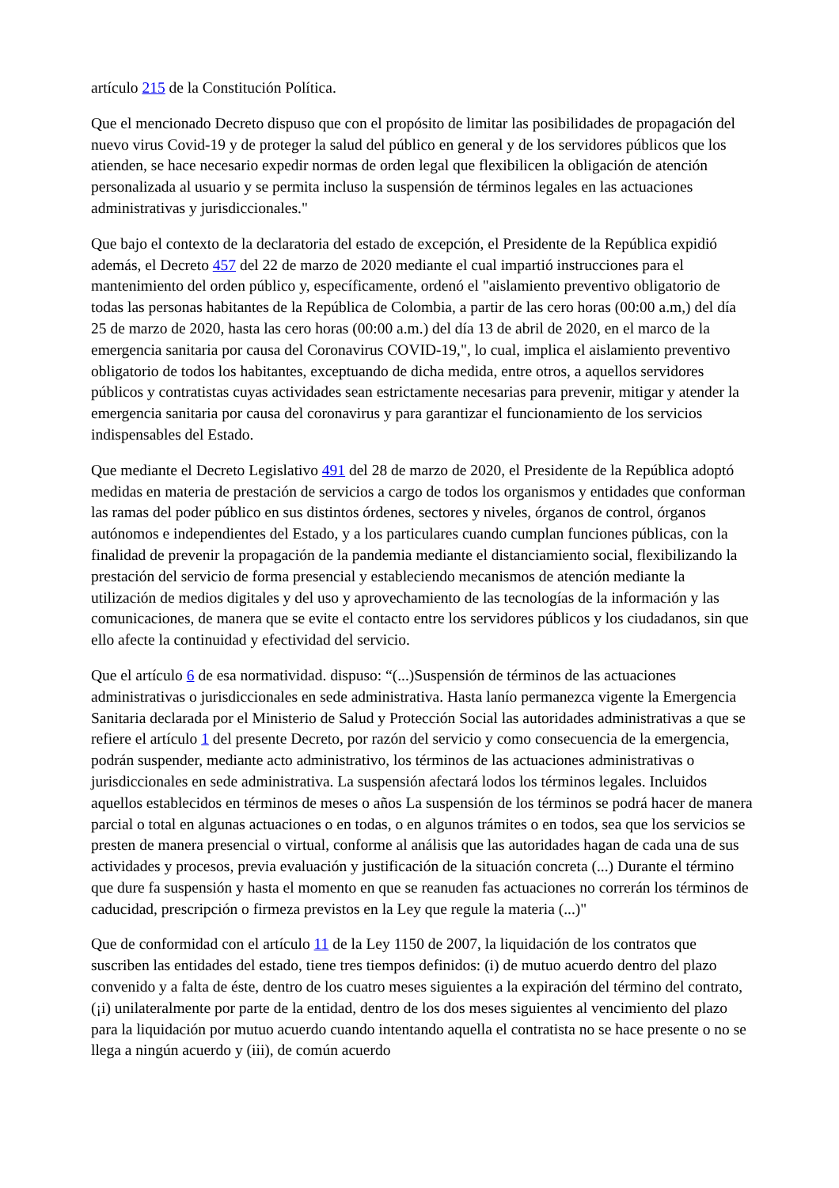artículo 215 de la Constitución Política.
Que el mencionado Decreto dispuso que con el propósito de limitar las posibilidades de propagación del nuevo virus Covid-19 y de proteger la salud del público en general y de los servidores públicos que los atienden, se hace necesario expedir normas de orden legal que flexibilicen la obligación de atención personalizada al usuario y se permita incluso la suspensión de términos legales en las actuaciones administrativas y jurisdiccionales."
Que bajo el contexto de la declaratoria del estado de excepción, el Presidente de la República expidió además, el Decreto 457 del 22 de marzo de 2020 mediante el cual impartió instrucciones para el mantenimiento del orden público y, específicamente, ordenó el "aislamiento preventivo obligatorio de todas las personas habitantes de la República de Colombia, a partir de las cero horas (00:00 a.m,) del día 25 de marzo de 2020, hasta las cero horas (00:00 a.m.) del día 13 de abril de 2020, en el marco de la emergencia sanitaria por causa del Coronavirus COVID-19,", lo cual, implica el aislamiento preventivo obligatorio de todos los habitantes, exceptuando de dicha medida, entre otros, a aquellos servidores públicos y contratistas cuyas actividades sean estrictamente necesarias para prevenir, mitigar y atender la emergencia sanitaria por causa del coronavirus y para garantizar el funcionamiento de los servicios indispensables del Estado.
Que mediante el Decreto Legislativo 491 del 28 de marzo de 2020, el Presidente de la República adoptó medidas en materia de prestación de servicios a cargo de todos los organismos y entidades que conforman las ramas del poder público en sus distintos órdenes, sectores y niveles, órganos de control, órganos autónomos e independientes del Estado, y a los particulares cuando cumplan funciones públicas, con la finalidad de prevenir la propagación de la pandemia mediante el distanciamiento social, flexibilizando la prestación del servicio de forma presencial y estableciendo mecanismos de atención mediante la utilización de medios digitales y del uso y aprovechamiento de las tecnologías de la información y las comunicaciones, de manera que se evite el contacto entre los servidores públicos y los ciudadanos, sin que ello afecte la continuidad y efectividad del servicio.
Que el artículo 6 de esa normatividad. dispuso: “(...)Suspensión de términos de las actuaciones administrativas o jurisdiccionales en sede administrativa. Hasta lanío permanezca vigente la Emergencia Sanitaria declarada por el Ministerio de Salud y Protección Social las autoridades administrativas a que se refiere el artículo 1 del presente Decreto, por razón del servicio y como consecuencia de la emergencia, podrán suspender, mediante acto administrativo, los términos de las actuaciones administrativas o jurisdiccionales en sede administrativa. La suspensión afectará lodos los términos legales. Incluidos aquellos establecidos en términos de meses o años La suspensión de los términos se podrá hacer de manera parcial o total en algunas actuaciones o en todas, o en algunos trámites o en todos, sea que los servicios se presten de manera presencial o virtual, conforme al análisis que las autoridades hagan de cada una de sus actividades y procesos, previa evaluación y justificación de la situación concreta (...) Durante el término que dure fa suspensión y hasta el momento en que se reanuden fas actuaciones no correrán los términos de caducidad, prescripción o firmeza previstos en la Ley que regule la materia (...)"
Que de conformidad con el artículo 11 de la Ley 1150 de 2007, la liquidación de los contratos que suscriben las entidades del estado, tiene tres tiempos definidos: (i) de mutuo acuerdo dentro del plazo convenido y a falta de éste, dentro de los cuatro meses siguientes a la expiración del término del contrato, (¡i) unilateralmente por parte de la entidad, dentro de los dos meses siguientes al vencimiento del plazo para la liquidación por mutuo acuerdo cuando intentando aquella el contratista no se hace presente o no se llega a ningún acuerdo y (iii), de común acuerdo